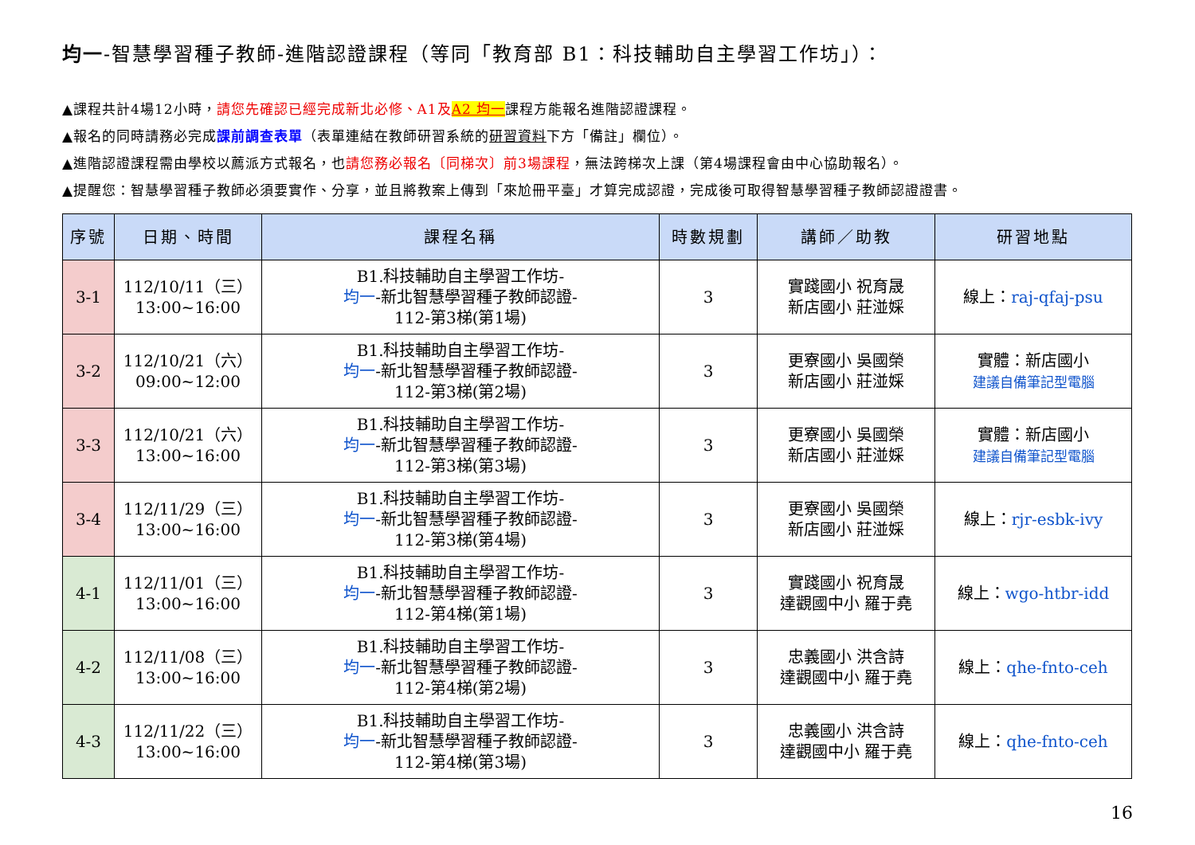均一-智慧學習種子教師-進階認證課程（等同「教育部 B1：科技輔助自主學習工作坊」）：
▲課程共計4場12小時，請您先確認已經完成新北必修、A1及 A2 均一課程方能報名進階認證課程。
▲報名的同時請務必完成課前調查表單（表單連結在教師研習系統的研習資料下方「備註」欄位）。
▲進階認證課程需由學校以薦派方式報名，也請您務必報名〔同梯次〕前3場課程，無法跨梯次上課（第4場課程會由中心協助報名）。
▲提醒您：智慧學習種子教師必須要實作、分享，並且將教案上傳到「來尬冊平臺」才算完成認證，完成後可取得智慧學習種子教師認證證書。
| 序號 | 日期、時間 | 課程名稱 | 時數規劃 | 講師／助教 | 研習地點 |
| --- | --- | --- | --- | --- | --- |
| 3-1 | 112/10/11（三） 13:00~16:00 | B1.科技輔助自主學習工作坊- 均一 -新北智慧學習種子教師認證- 112-第3梯(第1場) | 3 | 實踐國小 祝育晟 新店國小 莊湴婇 | 線上： raj-qfaj-psu |
| 3-2 | 112/10/21（六） 09:00~12:00 | B1.科技輔助自主學習工作坊- 均一 -新北智慧學習種子教師認證- 112-第3梯(第2場) | 3 | 更寮國小 吳國榮 新店國小 莊湴婇 | 實體：新店國小 建議自備筆記型電腦 |
| 3-3 | 112/10/21（六） 13:00~16:00 | B1.科技輔助自主學習工作坊- 均一 -新北智慧學習種子教師認證- 112-第3梯(第3場) | 3 | 更寮國小 吳國榮 新店國小 莊湴婇 | 實體：新店國小 建議自備筆記型電腦 |
| 3-4 | 112/11/29（三） 13:00~16:00 | B1.科技輔助自主學習工作坊- 均一 -新北智慧學習種子教師認證- 112-第3梯(第4場) | 3 | 更寮國小 吳國榮 新店國小 莊湴婇 | 線上： rjr-esbk-ivy |
| 4-1 | 112/11/01（三） 13:00~16:00 | B1.科技輔助自主學習工作坊- 均一 -新北智慧學習種子教師認證- 112-第4梯(第1場) | 3 | 實踐國小 祝育晟 達觀國中小 羅于堯 | 線上： wgo-htbr-idd |
| 4-2 | 112/11/08（三） 13:00~16:00 | B1.科技輔助自主學習工作坊- 均一 -新北智慧學習種子教師認證- 112-第4梯(第2場) | 3 | 忠義國小 洪含詩 達觀國中小 羅于堯 | 線上： qhe-fnto-ceh |
| 4-3 | 112/11/22（三） 13:00~16:00 | B1.科技輔助自主學習工作坊- 均一 -新北智慧學習種子教師認證- 112-第4梯(第3場) | 3 | 忠義國小 洪含詩 達觀國中小 羅于堯 | 線上： qhe-fnto-ceh |
16